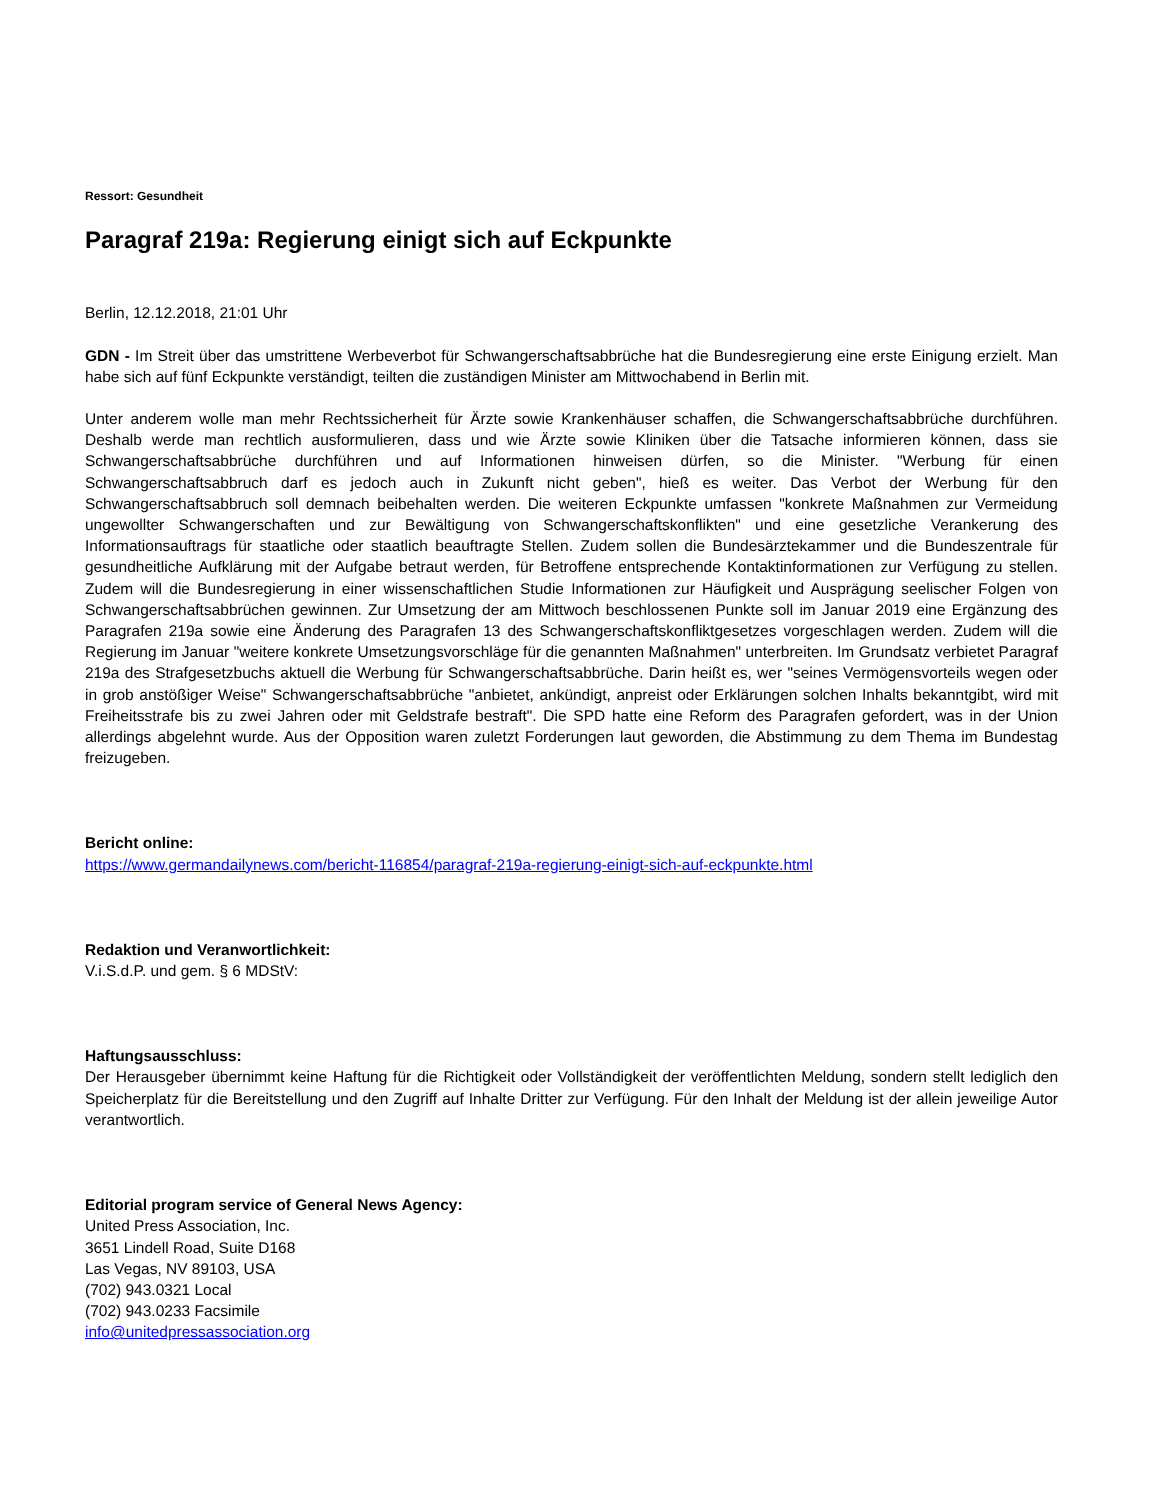Ressort: Gesundheit
Paragraf 219a: Regierung einigt sich auf Eckpunkte
Berlin, 12.12.2018, 21:01 Uhr
GDN - Im Streit über das umstrittene Werbeverbot für Schwangerschaftsabbrüche hat die Bundesregierung eine erste Einigung erzielt. Man habe sich auf fünf Eckpunkte verständigt, teilten die zuständigen Minister am Mittwochabend in Berlin mit.
Unter anderem wolle man mehr Rechtssicherheit für Ärzte sowie Krankenhäuser schaffen, die Schwangerschaftsabbrüche durchführen. Deshalb werde man rechtlich ausformulieren, dass und wie Ärzte sowie Kliniken über die Tatsache informieren können, dass sie Schwangerschaftsabbrüche durchführen und auf Informationen hinweisen dürfen, so die Minister. "Werbung für einen Schwangerschaftsabbruch darf es jedoch auch in Zukunft nicht geben", hieß es weiter. Das Verbot der Werbung für den Schwangerschaftsabbruch soll demnach beibehalten werden. Die weiteren Eckpunkte umfassen "konkrete Maßnahmen zur Vermeidung ungewollter Schwangerschaften und zur Bewältigung von Schwangerschaftskonflikten" und eine gesetzliche Verankerung des Informationsauftrags für staatliche oder staatlich beauftragte Stellen. Zudem sollen die Bundesärztekammer und die Bundeszentrale für gesundheitliche Aufklärung mit der Aufgabe betraut werden, für Betroffene entsprechende Kontaktinformationen zur Verfügung zu stellen. Zudem will die Bundesregierung in einer wissenschaftlichen Studie Informationen zur Häufigkeit und Ausprägung seelischer Folgen von Schwangerschaftsabbrüchen gewinnen. Zur Umsetzung der am Mittwoch beschlossenen Punkte soll im Januar 2019 eine Ergänzung des Paragrafen 219a sowie eine Änderung des Paragrafen 13 des Schwangerschaftskonfliktgesetzes vorgeschlagen werden. Zudem will die Regierung im Januar "weitere konkrete Umsetzungsvorschläge für die genannten Maßnahmen" unterbreiten. Im Grundsatz verbietet Paragraf 219a des Strafgesetzbuchs aktuell die Werbung für Schwangerschaftsabbrüche. Darin heißt es, wer "seines Vermögensvorteils wegen oder in grob anstößiger Weise" Schwangerschaftsabbrüche "anbietet, ankündigt, anpreist oder Erklärungen solchen Inhalts bekanntgibt, wird mit Freiheitsstrafe bis zu zwei Jahren oder mit Geldstrafe bestraft". Die SPD hatte eine Reform des Paragrafen gefordert, was in der Union allerdings abgelehnt wurde. Aus der Opposition waren zuletzt Forderungen laut geworden, die Abstimmung zu dem Thema im Bundestag freizugeben.
Bericht online:
https://www.germandailynews.com/bericht-116854/paragraf-219a-regierung-einigt-sich-auf-eckpunkte.html
Redaktion und Veranwortlichkeit:
V.i.S.d.P. und gem. § 6 MDStV:
Haftungsausschluss:
Der Herausgeber übernimmt keine Haftung für die Richtigkeit oder Vollständigkeit der veröffentlichten Meldung, sondern stellt lediglich den Speicherplatz für die Bereitstellung und den Zugriff auf Inhalte Dritter zur Verfügung. Für den Inhalt der Meldung ist der allein jeweilige Autor verantwortlich.
Editorial program service of General News Agency:
United Press Association, Inc.
3651 Lindell Road, Suite D168
Las Vegas, NV 89103, USA
(702) 943.0321 Local
(702) 943.0233 Facsimile
info@unitedpressassociation.org